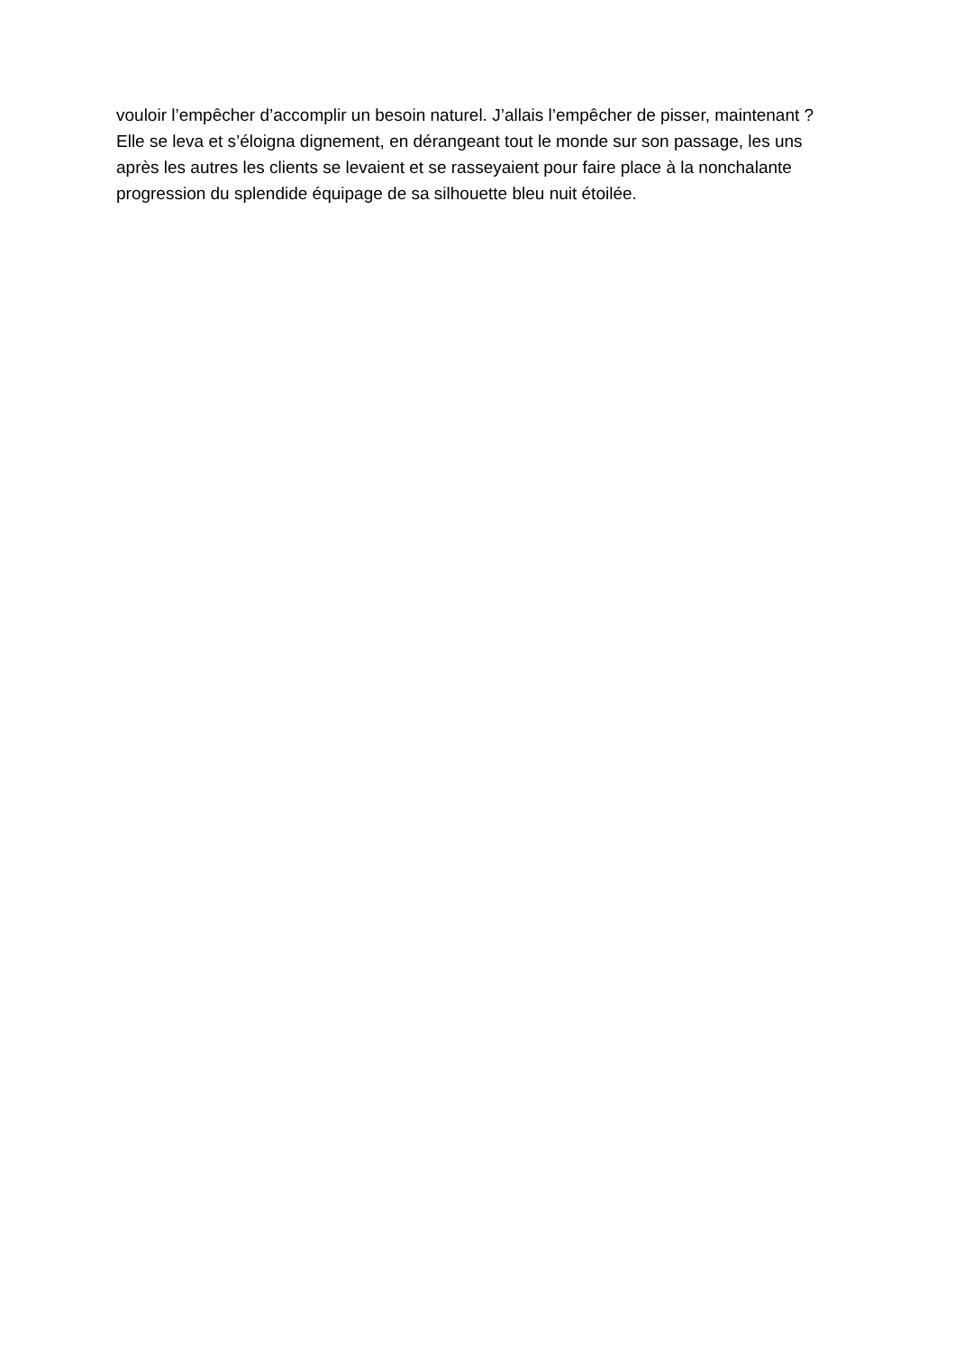vouloir l’empêcher d’accomplir un besoin naturel. J’allais l’empêcher de pisser, maintenant ? Elle se leva et s’éloigna dignement, en dérangeant tout le monde sur son passage, les uns après les autres les clients se levaient et se rasseyaient pour faire place à la nonchalante progression du splendide équipage de sa silhouette bleu nuit étoilée.